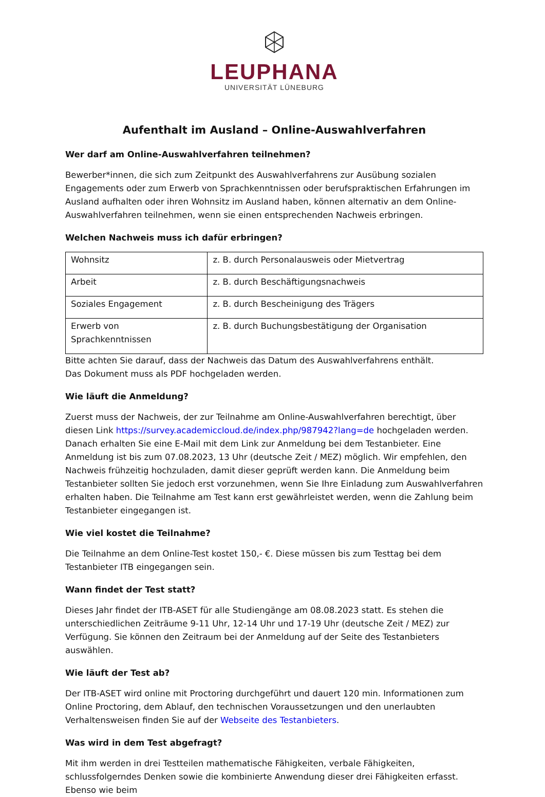LEUPHANA
UNIVERSITÄT LÜNEBURG
Aufenthalt im Ausland – Online-Auswahlverfahren
Wer darf am Online-Auswahlverfahren teilnehmen?
Bewerber*innen, die sich zum Zeitpunkt des Auswahlverfahrens zur Ausübung sozialen Engagements oder zum Erwerb von Sprachkenntnissen oder berufspraktischen Erfahrungen im Ausland aufhalten oder ihren Wohnsitz im Ausland haben, können alternativ an dem Online-Auswahlverfahren teilnehmen, wenn sie einen entsprechenden Nachweis erbringen.
Welchen Nachweis muss ich dafür erbringen?
| Wohnsitz | z. B. durch Personalausweis oder Mietvertrag |
| Arbeit | z. B. durch Beschäftigungsnachweis |
| Soziales Engagement | z. B. durch Bescheinigung des Trägers |
| Erwerb von Sprachkenntnissen | z. B. durch Buchungsbestätigung der Organisation |
Bitte achten Sie darauf, dass der Nachweis das Datum des Auswahlverfahrens enthält.
Das Dokument muss als PDF hochgeladen werden.
Wie läuft die Anmeldung?
Zuerst muss der Nachweis, der zur Teilnahme am Online-Auswahlverfahren berechtigt, über diesen Link https://survey.academiccloud.de/index.php/987942?lang=de hochgeladen werden. Danach erhalten Sie eine E-Mail mit dem Link zur Anmeldung bei dem Testanbieter. Eine Anmeldung ist bis zum 07.08.2023, 13 Uhr (deutsche Zeit / MEZ) möglich. Wir empfehlen, den Nachweis frühzeitig hochzuladen, damit dieser geprüft werden kann. Die Anmeldung beim Testanbieter sollten Sie jedoch erst vorzunehmen, wenn Sie Ihre Einladung zum Auswahlverfahren erhalten haben. Die Teilnahme am Test kann erst gewährleistet werden, wenn die Zahlung beim Testanbieter eingegangen ist.
Wie viel kostet die Teilnahme?
Die Teilnahme an dem Online-Test kostet 150,- €. Diese müssen bis zum Testtag bei dem Testanbieter ITB eingegangen sein.
Wann findet der Test statt?
Dieses Jahr findet der ITB-ASET für alle Studiengänge am 08.08.2023 statt. Es stehen die unterschiedlichen Zeiträume 9-11 Uhr, 12-14 Uhr und 17-19 Uhr (deutsche Zeit / MEZ) zur Verfügung. Sie können den Zeitraum bei der Anmeldung auf der Seite des Testanbieters auswählen.
Wie läuft der Test ab?
Der ITB-ASET wird online mit Proctoring durchgeführt und dauert 120 min. Informationen zum Online Proctoring, dem Ablauf, den technischen Voraussetzungen und den unerlaubten Verhaltensweisen finden Sie auf der Webseite des Testanbieters.
Was wird in dem Test abgefragt?
Mit ihm werden in drei Testteilen mathematische Fähigkeiten, verbale Fähigkeiten, schlussfolgerndes Denken sowie die kombinierte Anwendung dieser drei Fähigkeiten erfasst. Ebenso wie beim